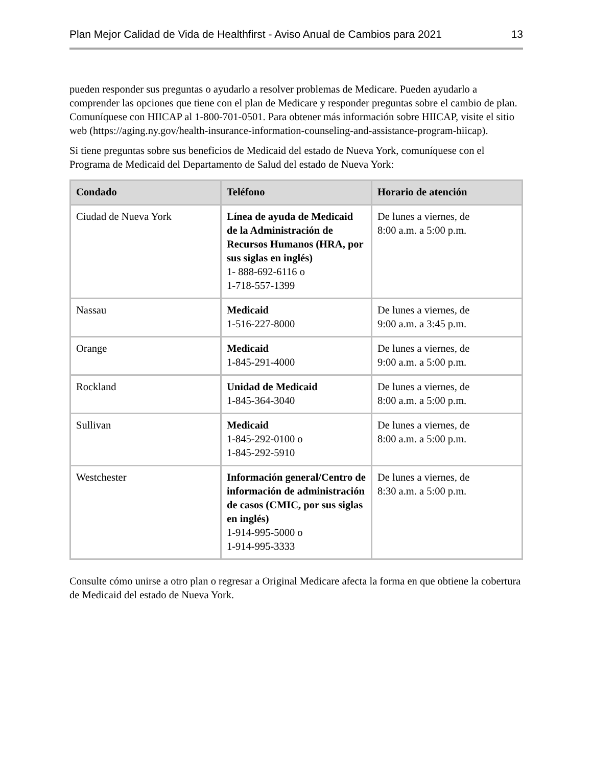Plan Mejor Calidad de Vida de Healthfirst - Aviso Anual de Cambios para 2021 13
pueden responder sus preguntas o ayudarlo a resolver problemas de Medicare. Pueden ayudarlo a comprender las opciones que tiene con el plan de Medicare y responder preguntas sobre el cambio de plan. Comuníquese con HIICAP al 1-800-701-0501. Para obtener más información sobre HIICAP, visite el sitio web (https://aging.ny.gov/health-insurance-information-counseling-and-assistance-program-hiicap).
Si tiene preguntas sobre sus beneficios de Medicaid del estado de Nueva York, comuníquese con el Programa de Medicaid del Departamento de Salud del estado de Nueva York:
| Condado | Teléfono | Horario de atención |
| --- | --- | --- |
| Ciudad de Nueva York | Línea de ayuda de Medicaid de la Administración de Recursos Humanos (HRA, por sus siglas en inglés) 1- 888-692-6116 o 1-718-557-1399 | De lunes a viernes, de 8:00 a.m. a 5:00 p.m. |
| Nassau | Medicaid 1-516-227-8000 | De lunes a viernes, de 9:00 a.m. a 3:45 p.m. |
| Orange | Medicaid 1-845-291-4000 | De lunes a viernes, de 9:00 a.m. a 5:00 p.m. |
| Rockland | Unidad de Medicaid 1-845-364-3040 | De lunes a viernes, de 8:00 a.m. a 5:00 p.m. |
| Sullivan | Medicaid 1-845-292-0100 o 1-845-292-5910 | De lunes a viernes, de 8:00 a.m. a 5:00 p.m. |
| Westchester | Información general/Centro de información de administración de casos (CMIC, por sus siglas en inglés) 1-914-995-5000 o 1-914-995-3333 | De lunes a viernes, de 8:30 a.m. a 5:00 p.m. |
Consulte cómo unirse a otro plan o regresar a Original Medicare afecta la forma en que obtiene la cobertura de Medicaid del estado de Nueva York.